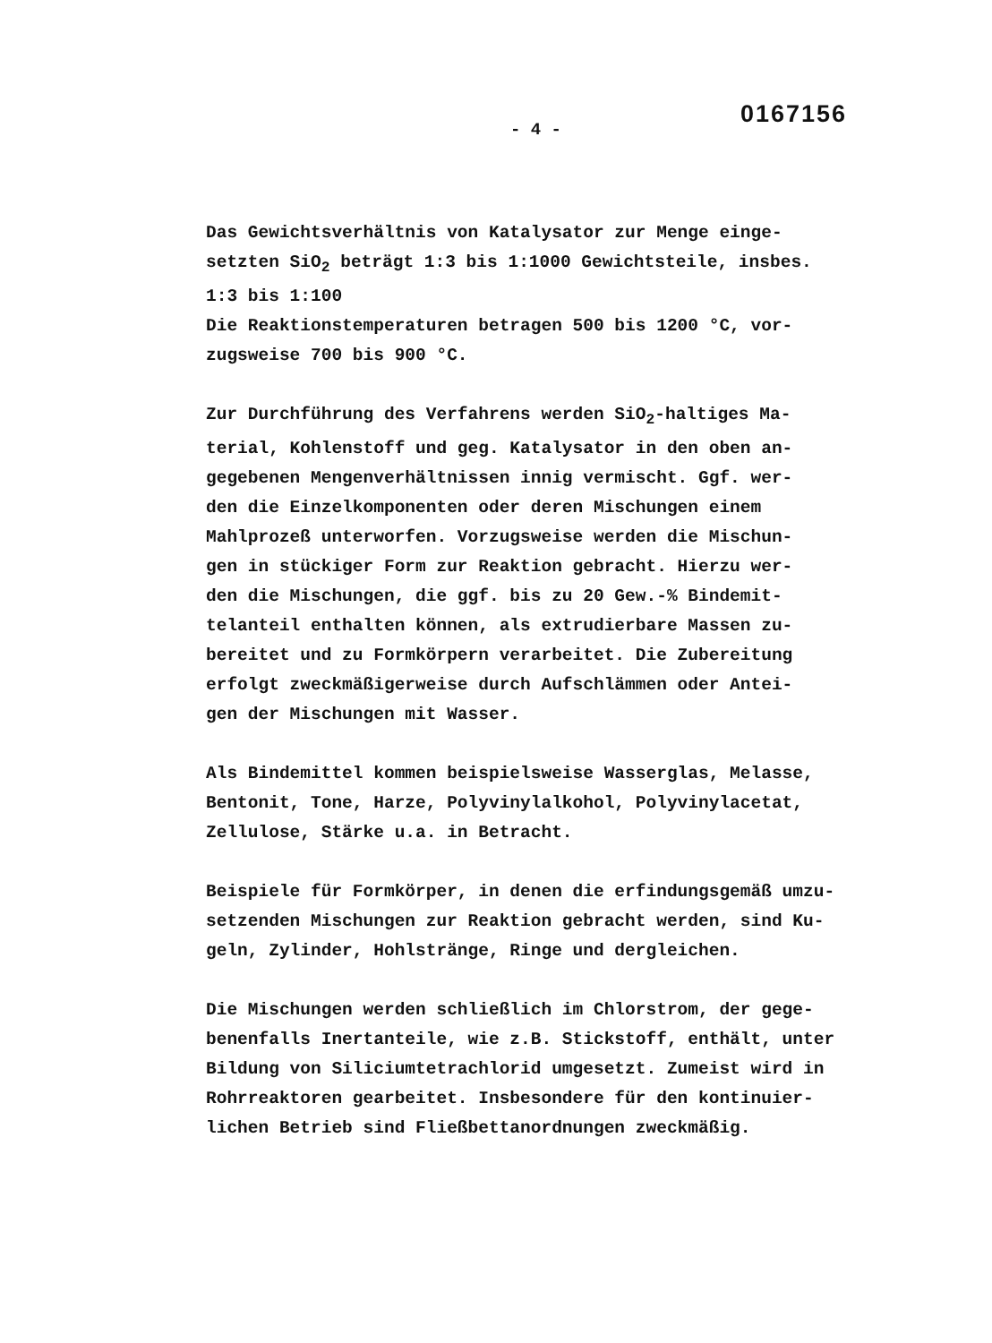- 4 -
0167156
Das Gewichtsverhältnis von Katalysator zur Menge einge-
setzten SiO<sub>2</sub> beträgt 1:3 bis 1:1000 Gewichtsteile, insbes.
1:3 bis 1:100
Die Reaktionstemperaturen betragen 500 bis 1200 °C, vor-
zugsweise 700 bis 900 °C.
Zur Durchführung des Verfahrens werden SiO<sub>2</sub>-haltiges Ma-
terial, Kohlenstoff und geg. Katalysator in den oben an-
gegebenen Mengenverhältnissen innig vermischt. Ggf. wer-
den die Einzelkomponenten oder deren Mischungen einem
Mahlprozeß unterworfen. Vorzugsweise werden die Mischun-
gen in stückiger Form zur Reaktion gebracht. Hierzu wer-
den die Mischungen, die ggf. bis zu 20 Gew.-% Bindemit-
telanteil enthalten können, als extrudierbare Massen zu-
bereitet und zu Formkörpern verarbeitet. Die Zubereitung
erfolgt zweckmäßigerweise durch Aufschlämmen oder Antei-
gen der Mischungen mit Wasser.
Als Bindemittel kommen beispielsweise Wasserglas, Melasse,
Bentonit, Tone, Harze, Polyvinylalkohol, Polyvinylacetat,
Zellulose, Stärke u.a. in Betracht.
Beispiele für Formkörper, in denen die erfindungsgemäß umzu-
setzenden Mischungen zur Reaktion gebracht werden, sind Ku-
geln, Zylinder, Hohlstränge, Ringe und dergleichen.
Die Mischungen werden schließlich im Chlorstrom, der gege-
benenfalls Inertanteile, wie z.B. Stickstoff, enthält, unter
Bildung von Siliciumtetrachlorid umgesetzt. Zumeist wird in
Rohrreaktoren gearbeitet. Insbesondere für den kontinuier-
lichen Betrieb sind Fließbettanordnungen zweckmäßig.